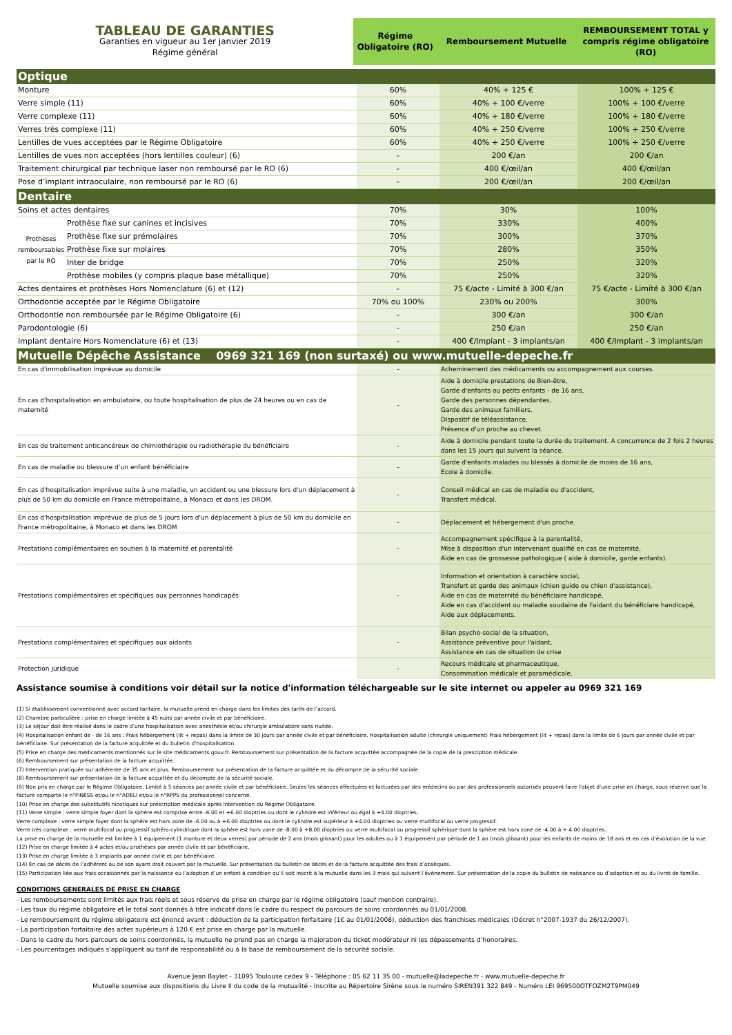| TABLEAU DE GARANTIES Garanties en vigueur au 1er janvier 2019 Régime général | Régime Obligatoire (RO) | Remboursement Mutuelle | REMBOURSEMENT TOTAL y compris régime obligatoire (RO) |
| Optique | | | | |
| Monture | | 60% | 40% + 125 € | 100% + 125 € |
| Verre simple (11) | | 60% | 40% + 100 €/verre | 100% + 100 €/verre |
| Verre complexe (11) | | 60% | 40% + 180 €/verre | 100% + 180 €/verre |
| Verres très complexe (11) | | 60% | 40% + 250 €/verre | 100% + 250 €/verre |
| Lentilles de vues acceptées par le Régime Obligatoire | | 60% | 40% + 250 €/verre | 100% + 250 €/verre |
| Lentilles de vues non acceptées (hors lentilles couleur) (6) | | - | 200 €/an | 200 €/an |
| Traitement chirurgical par technique laser non remboursé par le RO (6) | | - | 400 €/œil/an | 400 €/œil/an |
| Pose d’implant intraoculaire, non remboursé par le RO (6) | | - | 200 €/œil/an | 200 €/œil/an |
| Dentaire | | | | |
| Soins et actes dentaires | | 70% | 30% | 100% |
| Prothèses remboursables par le RO | Prothèse fixe sur canines et incisives | 70% | 330% | 400% |
| | Prothèse fixe sur prémolaires | 70% | 300% | 370% |
| | Prothèse fixe sur molaires | 70% | 280% | 350% |
| | Inter de bridge | 70% | 250% | 320% |
| | Prothèse mobiles (y compris plaque base métallique) | 70% | 250% | 320% |
| Actes dentaires et prothèses Hors Nomenclature (6) et (12) | | - | 75 €/acte - Limité à 300 €/an | 75 €/acte - Limité à 300 €/an |
| Orthodontie acceptée par le Régime Obligatoire | | 70% ou 100% | 230% ou 200% | 300% |
| Orthodontie non remboursée par le Régime Obligatoire (6) | | - | 300 €/an | 300 €/an |
| Parodontologie (6) | | - | 250 €/an | 250 €/an |
| Implant dentaire Hors Nomenclature (6) et (13) | | - | 400 €/Implant - 3 implants/an | 400 €/Implant - 3 implants/an |
| Mutuelle Dépêche Assistance 0969 321 169 (non surtaxé) ou www.mutuelle-depeche.fr | | | | |
| En cas d'immobilisation imprévue au domicile | | - | Acheminement des médicaments ou accompagnement aux courses. | |
| En cas d'hospitalisation en ambulatoire, ou toute hospitalisation de plus de 24 heures ou en cas de maternité | | - | Aide à domicile prestations de Bien-être, Garde d'enfants ou petits enfants - de 16 ans, Garde des personnes dépendantes, Garde des animaux familiers, Dispositif de téléassistance, Présence d'un proche au chevet. | |
| En cas de traitement anticancéreux de chimiothérapie ou radiothérapie du bénéficiaire | | - | Aide à domicile pendant toute la durée du traitement. A concurrence de 2 fois 2 heures dans les 15 jours qui suivent la séance. | |
| En cas de maladie ou blessure d’un enfant bénéficiaire | | - | Garde d'enfants malades ou blessés à domicile de moins de 16 ans, Ecole à domicile. | |
| En cas d'hospitalisation imprévue suite à une maladie, un accident ou une blessure lors d'un déplacement à plus de 50 km du domicile en France métropolitaine, à Monaco et dans les DROM. | | - | Conseil médical en cas de maladie ou d'accident, Transfert médical. | |
| En cas d'hospitalisation imprévue de plus de 5 jours lors d'un déplacement à plus de 50 km du domicile en France métropolitaine, à Monaco et dans les DROM | | - | Déplacement et hébergement d'un proche. | |
| Prestations complémentaires en soutien à la maternité et parentalité | | - | Accompagnement spécifique à la parentalité, Mise à disposition d'un intervenant qualifié en cas de maternité, Aide en cas de grossesse pathologique ( aide à domicile, garde enfants). | |
| Prestations complémentaires et spécifiques aux personnes handicapés | | - | Information et orientation à caractère social, Transfert et garde des animaux (chien guide ou chien d'assistance), Aide en cas de maternité du bénéficiaire handicapé, Aide en cas d'accident ou maladie soudaine de l'aidant du bénéficiare handicapé, Aide aux déplacements. | |
| Prestations complémentaires et spécifiques aux aidants | | - | Bilan psycho-social de la situation, Assistance préventive pour l'aidant, Assistance en cas de situation de crise | |
| Protection juridique | | - | Recours médicale et pharmaceutique, Consommation médicale et paramédicale. | |
Assistance soumise à conditions voir détail sur la notice d'information téléchargeable sur le site internet ou appeler au 0969 321 169
(1) Si établissement conventionné avec accord tarifaire, la mutuelle prend en charge dans les limites des tarifs de l’accord.
(2) Chambre particulière : prise en charge limitée à 45 nuits par année civile et par bénéficiaire.
(3) Le séjour doit être réalisé dans le cadre d’une hospitalisation avec anesthésie et/ou chirurgie ambulatoire sans nuitée.
(4) Hospitalisation enfant de - de 16 ans : Frais hébergement (lit + repas) dans la limite de 30 jours par année civile et par bénéficiaire. Hospitalisation adulte (chirurgie uniquement) Frais hébergement (lit + repas) dans la limite de 6 jours par année civile et par bénéficiaire. Sur présentation de la facture acquittée et du bulletin d’hospitalisation.
(5) Prise en charge des médicaments mentionnés sur le site médicaments.gouv.fr. Remboursement sur présentation de la facture acquittée accompagnée de la copie de la presciption médicale.
(6) Remboursement sur présentation de la facture acquittée.
(7) Intervention pratiquée sur adhérente de 35 ans et plus. Remboursement sur présentation de la facture acquittée et du décompte de la sécurité sociale.
(8) Remboursement sur présentation de la facture acquittée et du décompte de la sécurité sociale.
(9) Non pris en charge par le Régime Obligatoire. Limité à 5 séances par année civile et par bénéficiaire. Seules les séances effectuées et facturées par des médecins ou par des professionnels autorisés peuvent faire l'objet d'une prise en charge, sous réserve que la facture comporte le n°FINESS et/ou le n°ADELI et/ou le n°RPPS du professionnel concerné.
(10) Prise en charge des substitutifs nicotiques sur préscription médicale après intervention du Régime Obligatoire.
(11) Verre simple : verre simple foyer dont la sphère est comprise entre -6.00 et +6.00 dioptries ou dont le cylindre est inférieur ou égal à +4.00 dioptries.
Verre complexe : verre simple foyer dont la sphère est hors zone de -6.00 ou à +6.00 dioptries ou dont le cylindre est supérieur à +4.00 dioptries ou verre multifocal ou verre progressif.
Verre très complexe : verre multifocal ou progressif sphéro-cylindrique dont la sphère est hors zone de -8.00 à +8.00 dioptries ou verre multifocal ou progressif sphérique dont la sphère est hors zone de -4.00 à + 4.00 dioptries.
La prise en charge de la mutuelle est limitée à 1 équipement (1 monture et deux verres) par période de 2 ans (mois glissant) pour les adultes ou à 1 équipement par période de 1 an (mois glissant) pour les enfants de moins de 18 ans et en cas d’évolution de la vue.
(12) Prise en charge limitée à 4 actes et/ou prothèses par année civile et par bénéficiaire.
(13) Prise en charge limitée à 3 implants par année civile et par bénéficiaire.
(14) En cas de décès de l’adhérent ou de son ayant droit couvert par la mutuelle. Sur présentation du bulletin de décès et de la facture acquittée des frais d’obsèques.
(15) Participation liée aux frais occasionnés par la naissance ou l’adoption d’un enfant à condition qu’il soit inscrit à la mutuelle dans les 3 mois qui suivent l’événement. Sur présentation de la copie du bulletin de naissance ou d’adoption et ou du livret de famille.
CONDITIONS GENERALES DE PRISE EN CHARGE
- Les remboursements sont limités aux frais réels et sous réserve de prise en charge par le régime obligatoire (sauf mention contraire).
- Les taux du régime obligatoire et le total sont donnés à titre indicatif dans le cadre du respect du parcours de soins coordonnés au 01/01/2008.
- Le remboursement du régime obligatoire est énoncé avant : déduction de la participation forfaitaire (1€ au 01/01/2008), déduction des franchises médicales (Décret n°2007-1937 du 26/12/2007).
- La participation forfaitaire des actes supérieurs à 120 € est prise en charge par la mutuelle.
- Dans le cadre du hors parcours de soins coordonnés, la mutuelle ne prend pas en charge la majoration du ticket modérateur ni les dépassements d’honoraires.
- Les pourcentages indiqués s’appliquent au tarif de responsabilité ou à la base de remboursement de la sécurité sociale.
Avenue Jean Baylet - 31095 Toulouse cedex 9 - Téléphone : 05 62 11 35 00 - mutuelle@ladepeche.fr - www.mutuelle-depeche.fr
Mutuelle soumise aux dispositions du Livre II du code de la mutualité - Inscrite au Répertoire Sirène sous le numéro SIREN391 322 849 - Numéro LEI 969500OTFOZM2T9PM049